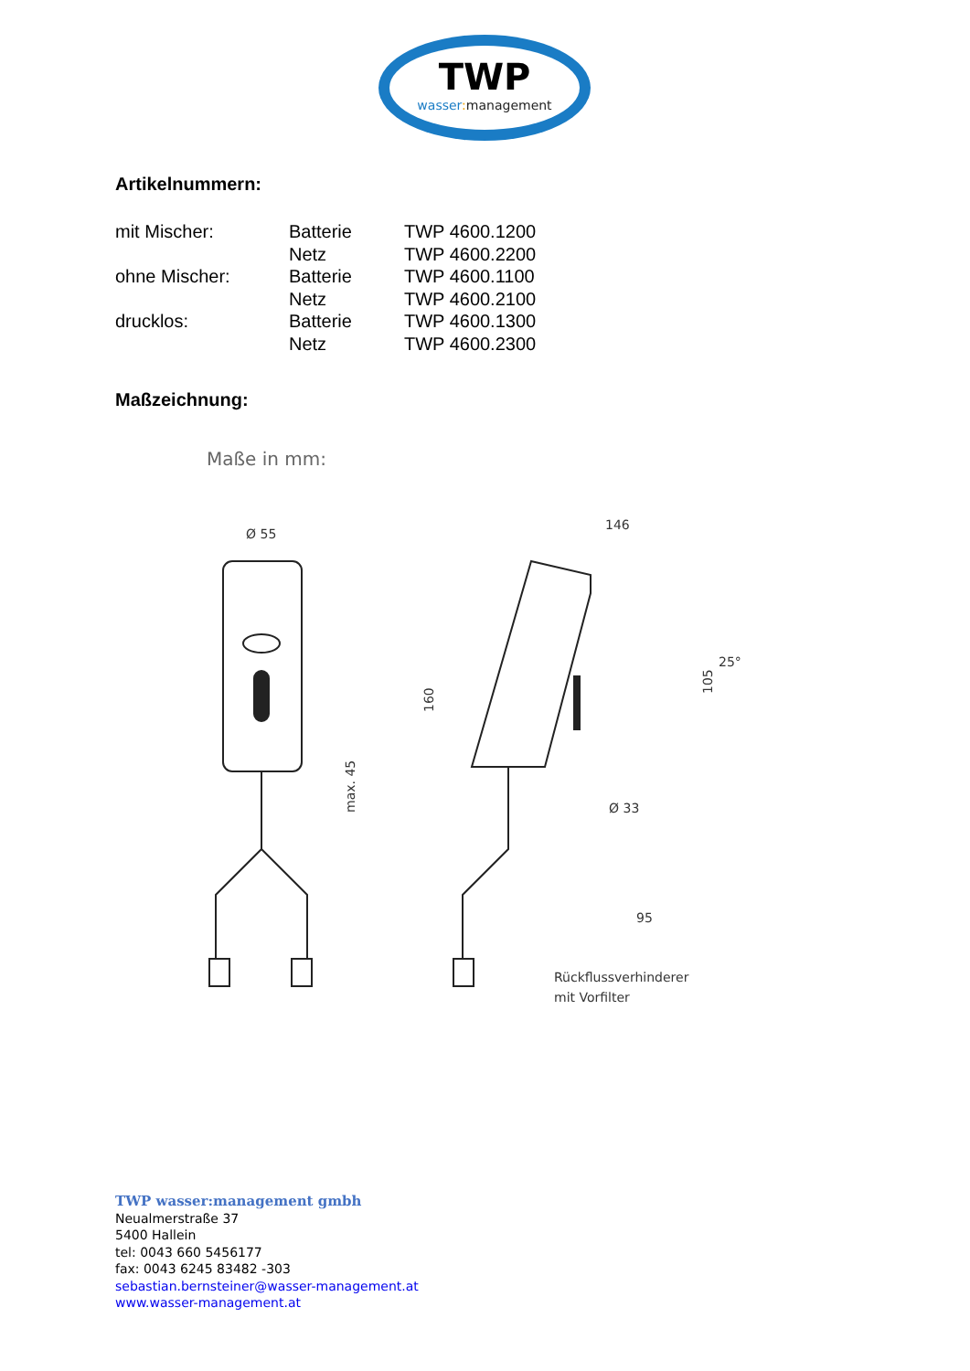TWP
wasser:management
Artikelnummern:
| mit Mischer: | Batterie | TWP 4600.1200 |
| | Netz | TWP 4600.2200 |
| ohne Mischer: | Batterie | TWP 4600.1100 |
| | Netz | TWP 4600.2100 |
| drucklos: | Batterie | TWP 4600.1300 |
| | Netz | TWP 4600.2300 |
Maßzeichnung:
Maße in mm:
Ø 55
max. 45
146
160
105
25°
Ø 33
95
Rückflussverhinderer
mit Vorfilter
TWP wasser:management gmbh
Neualmerstraße 37
5400 Hallein
tel: 0043 660 5456177
fax: 0043 6245 83482 -303
sebastian.bernsteiner@wasser-management.at
www.wasser-management.at